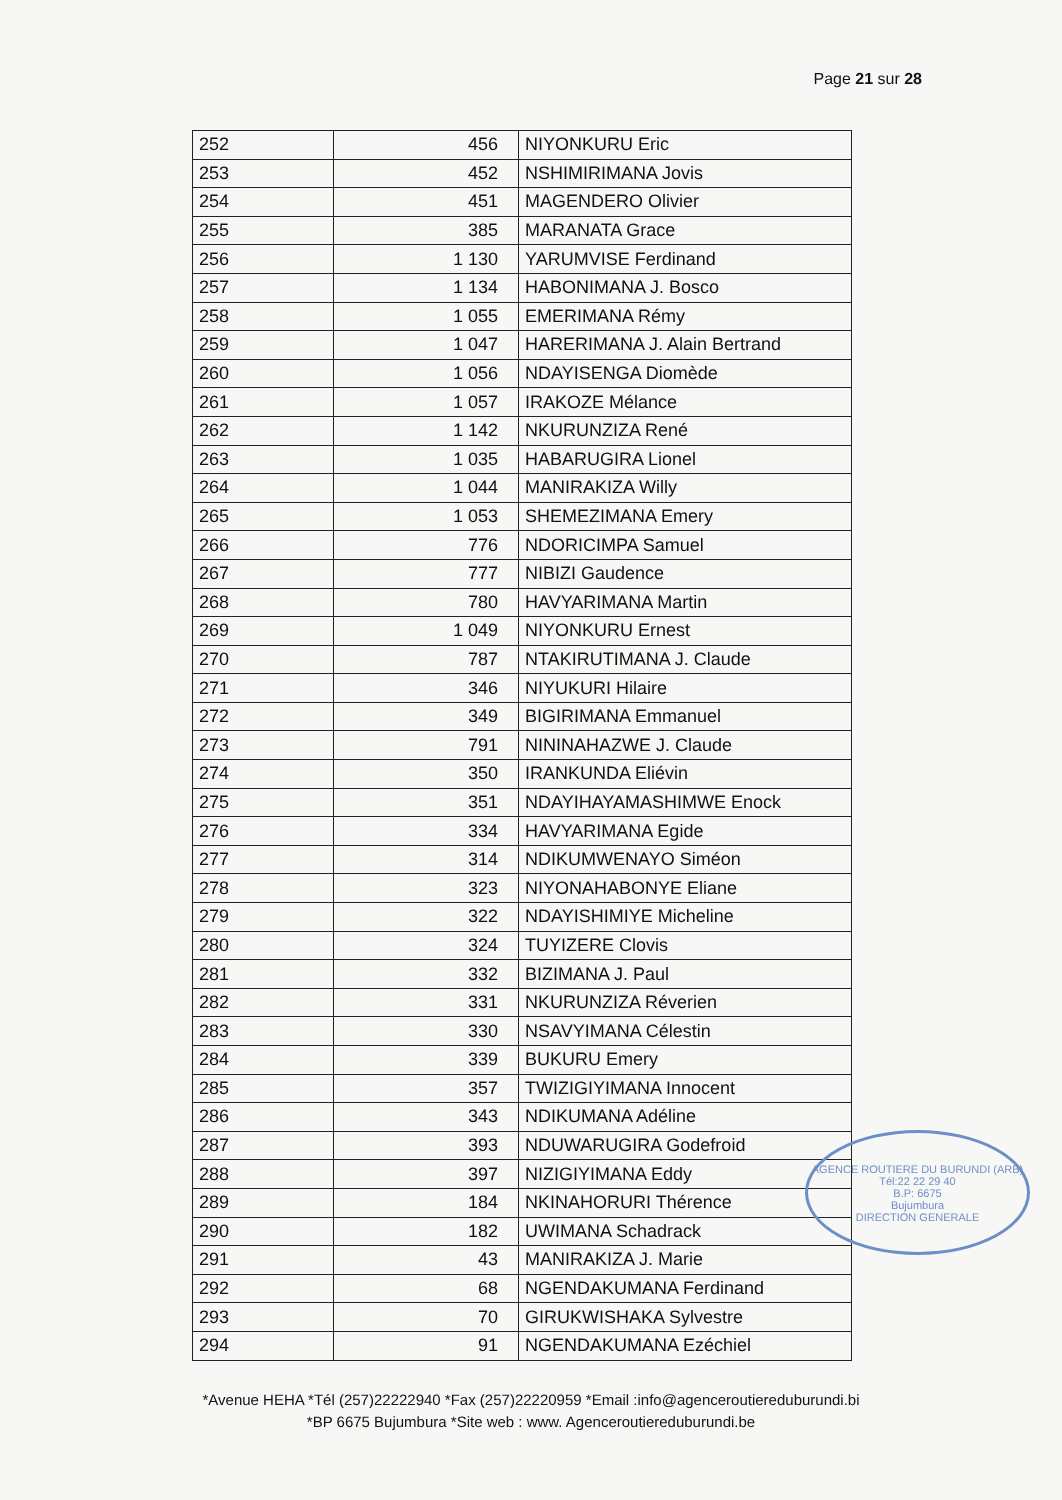Page 21 sur 28
| 252 | 456 | NIYONKURU Eric |
| 253 | 452 | NSHIMIRIMANA Jovis |
| 254 | 451 | MAGENDERO Olivier |
| 255 | 385 | MARANATA Grace |
| 256 | 1 130 | YARUMVISE Ferdinand |
| 257 | 1 134 | HABONIMANA J. Bosco |
| 258 | 1 055 | EMERIMANA Rémy |
| 259 | 1 047 | HARERIMANA J. Alain Bertrand |
| 260 | 1 056 | NDAYISENGA Diomède |
| 261 | 1 057 | IRAKOZE Mélance |
| 262 | 1 142 | NKURUNZIZA René |
| 263 | 1 035 | HABARUGIRA Lionel |
| 264 | 1 044 | MANIRAKIZA Willy |
| 265 | 1 053 | SHEMEZIMANA Emery |
| 266 | 776 | NDORICIMPA Samuel |
| 267 | 777 | NIBIZI Gaudence |
| 268 | 780 | HAVYARIMANA Martin |
| 269 | 1 049 | NIYONKURU Ernest |
| 270 | 787 | NTAKIRUTIMANA J. Claude |
| 271 | 346 | NIYUKURI Hilaire |
| 272 | 349 | BIGIRIMANA Emmanuel |
| 273 | 791 | NININAHAZWE J. Claude |
| 274 | 350 | IRANKUNDA Eliévin |
| 275 | 351 | NDAYIHAYAMASHIMWE Enock |
| 276 | 334 | HAVYARIMANA Egide |
| 277 | 314 | NDIKUMWENAYO Siméon |
| 278 | 323 | NIYONAHABONYE Eliane |
| 279 | 322 | NDAYISHIMIYE Micheline |
| 280 | 324 | TUYIZERE Clovis |
| 281 | 332 | BIZIMANA J. Paul |
| 282 | 331 | NKURUNZIZA Réverien |
| 283 | 330 | NSAVYIMANA Célestin |
| 284 | 339 | BUKURU Emery |
| 285 | 357 | TWIZIGIYIMANA Innocent |
| 286 | 343 | NDIKUMANA Adéline |
| 287 | 393 | NDUWARUGIRA Godefroid |
| 288 | 397 | NIZIGIYIMANA Eddy |
| 289 | 184 | NKINAHORURI Thérence |
| 290 | 182 | UWIMANA Schadrack |
| 291 | 43 | MANIRAKIZA J. Marie |
| 292 | 68 | NGENDAKUMANA Ferdinand |
| 293 | 70 | GIRUKWISHAKA Sylvestre |
| 294 | 91 | NGENDAKUMANA Ezéchiel |
AGENCE ROUTIERE DU BURUNDI (ARB)
Tél:22 22 29 40
B.P: 6675
Bujumbura
DIRECTION GENERALE
*Avenue HEHA *Tél (257)22222940 *Fax (257)22220959 *Email :info@agenceroutiereduburundi.bi
*BP 6675 Bujumbura *Site web : www. Agenceroutiereduburundi.be